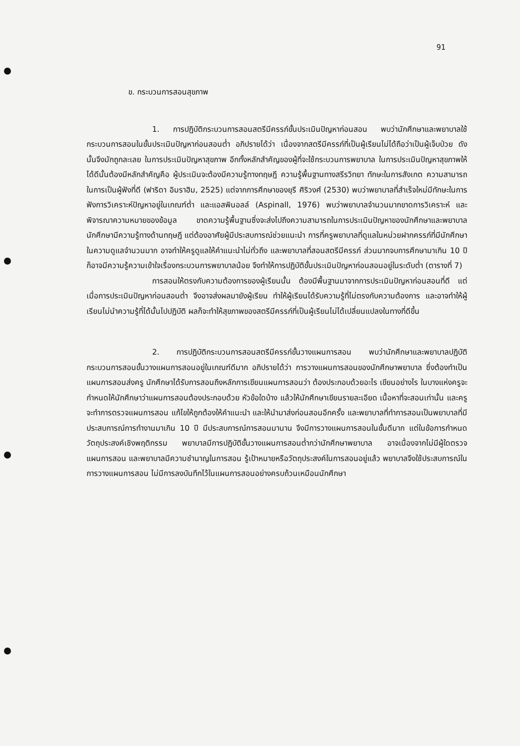91
ข. กระบวนการสอนสุขภาพ
1. การปฏิบัติกระบวนการสอนสตรีมีครรภ์ขั้นประเมินปัญหาก่อนสอน พบว่านักศึกษาและพยาบาลใช้กระบวนการสอนในขั้นประเมินปัญหาก่อนสอนต่ำ อภิปรายได้ว่า เนื่องจากสตรีมีครรภ์ที่เป็นผู้เรียนไม่ได้ถือว่าเป็นผู้เจ็บป่วย ดังนั้นจึงมักถูกละเลย ในการประเมินปัญหาสุขภาพ อีกทั้งหลักสำคัญของผู้ที่จะใช้กระบวนการพยาบาล ในการประเมินปัญหาสุขภาพให้ได้ดีนั้นต้องมีหลักสำคัญคือ ผู้ประเมินจะต้องมีความรู้ทางทฤษฎี ความรู้พื้นฐานทางสรีรวิทยา ทักษะในการสังเกต ความสามารถในการเป็นผู้ฟังที่ดี (ฟาริดา อิมราฮิม, 2525) แต่จากการศึกษาของยุรี ศิริวงศ์ (2530) พบว่าพยาบาลที่สำเร็จใหม่มีทักษะในการฟังการวิเคราะห์ปัญหาอยู่ในเกณฑ์ต่ำ และแอสพินอลล์ (Aspinall, 1976) พบว่าพยาบาลจำนวนมากขาดการวิเคราะห์ และพิจารณาความหมายของข้อมูล ขาดความรู้พื้นฐานซึ่งจะส่งไปถึงความสามารถในการประเมินปัญหาของนักศึกษาและพยาบาล นักศึกษามีความรู้ทางด้านทฤษฎี แต่ต้องอาศัยผู้มีประสบการณ์ช่วยแนะนำ การที่ครูพยาบาลที่ดูแลในหน่วยฝากครรภ์ที่มีนักศึกษาในความดูแลจำนวนมาก อาจทำให้ครูดูแลให้คำแนะนำไม่ทั่วถึง และพยาบาลที่สอนสตรีมีครรภ์ ส่วนมากจบการศึกษามาเกิน 10 ปี ก็อาจมีความรู้ความเข้าใจเรื่องกระบวนการพยาบาลน้อย จึงทำให้การปฏิบัติขั้นประเมินปัญหาก่อนสอนอยู่ในระดับต่ำ (ตารางที่ 7)
การสอนให้ตรงกับความต้องการของผู้เรียนนั้น ต้องมีพื้นฐานมาจากการประเมินปัญหาก่อนสอนที่ดี แต่เมื่อการประเมินปัญหาก่อนสอนต่ำ จึงอาจส่งผลมายังผู้เรียน ทำให้ผู้เรียนได้รับความรู้ที่ไม่ตรงกับความต้องการ และอาจทำให้ผู้เรียนไม่นำความรู้ที่ได้นั้นไปปฏิบัติ ผลก็จะทำให้สุขภาพของสตรีมีครรภ์ที่เป็นผู้เรียนไม่ได้เปลี่ยนแปลงในทางที่ดีขึ้น
2. การปฏิบัติกระบวนการสอนสตรีมีครรภ์ขั้นวางแผนการสอน พบว่านักศึกษาและพยาบาลปฏิบัติกระบวนการสอนขั้นวางแผนการสอนอยู่ในเกณฑ์ดีมาก อภิปรายได้ว่า การวางแผนการสอนของนักศึกษาพยาบาล ซึ่งต้องทำเป็นแผนการสอนส่งครู นักศึกษาได้รับการสอนถึงหลักการเขียนแผนการสอนว่า ต้องประกอบด้วยอะไร เขียนอย่างไร ในบางแห่งครูจะกำหนดให้นักศึกษาว่าแผนการสอนต้องประกอบด้วย หัวข้อใดบ้าง แล้วให้นักศึกษาเขียนรายละเอียด เนื้อหาที่จะสอนเท่านั้น และครูจะทำการตรวจแผนการสอน แก้ไขให้ถูกต้องให้คำแนะนำ และให้นำมาส่งก่อนสอนอีกครั้ง และพยาบาลที่ทำการสอนเป็นพยาบาลที่มีประสบการณ์การทำงานมาเกิน 10 ปี มีประสบการณ์การสอนมานาน จึงมีการวางแผนการสอนในขั้นดีมาก แต่ในข้อการกำหนดวัตถุประสงค์เชิงพฤติกรรม พยาบาลมีการปฏิบัติขั้นวางแผนการสอนต่ำกว่านักศึกษาพยาบาล อาจเนื่องจากไม่มีผู้ใดตรวจแผนการสอน และพยาบาลมีความชำนาญในการสอน รู้เป้าหมายหรือวัตถุประสงค์ในการสอนอยู่แล้ว พยาบาลจึงใช้ประสบการณ์ในการวางแผนการสอน ไม่มีการลงบันทึกไว้ในแผนการสอนอย่างครบถ้วนเหมือนนักศึกษา